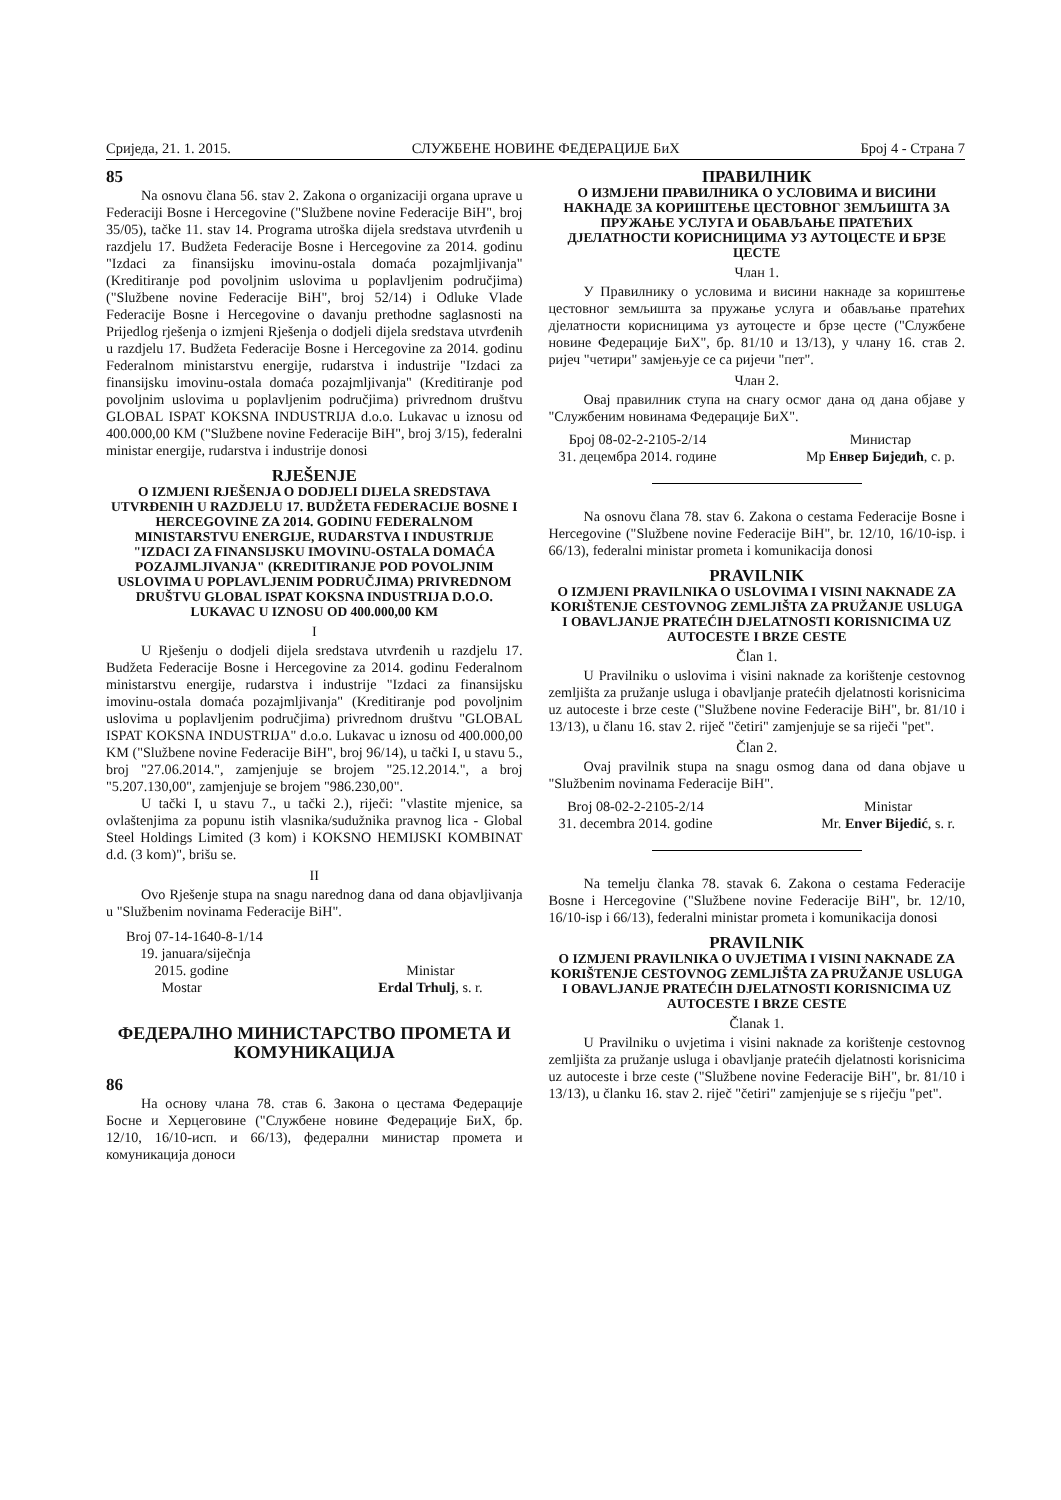Сриједа, 21. 1. 2015. СЛУЖБЕНЕ НОВИНЕ ФЕДЕРАЦИЈЕ БиХ Број 4 - Страна 7
85
Na osnovu člana 56. stav 2. Zakona o organizaciji organa uprave u Federaciji Bosne i Hercegovine ("Službene novine Federacije BiH", broj 35/05), tačke 11. stav 14. Programa utroška dijela sredstava utvrđenih u razdjelu 17. Budžeta Federacije Bosne i Hercegovine za 2014. godinu "Izdaci za finansijsku imovinu-ostala domaća pozajmljivanja" (Kreditiranje pod povoljnim uslovima u poplavljenim područjima) ("Službene novine Federacije BiH", broj 52/14) i Odluke Vlade Federacije Bosne i Hercegovine o davanju prethodne saglasnosti na Prijedlog rješenja o izmjeni Rješenja o dodjeli dijela sredstava utvrđenih u razdjelu 17. Budžeta Federacije Bosne i Hercegovine za 2014. godinu Federalnom ministarstvu energije, rudarstva i industrije "Izdaci za finansijsku imovinu-ostala domaća pozajmljivanja" (Kreditiranje pod povoljnim uslovima u poplavljenim područjima) privrednom društvu GLOBAL ISPAT KOKSNA INDUSTRIJA d.o.o. Lukavac u iznosu od 400.000,00 KM ("Službene novine Federacije BiH", broj 3/15), federalni ministar energije, rudarstva i industrije donosi
RJEŠENJE
O IZMJENI RJEŠENJA O DODJELI DIJELA SREDSTAVA UTVRĐENIH U RAZDJELU 17. BUDŽETA FEDERACIJE BOSNE I HERCEGOVINE ZA 2014. GODINU FEDERALNOM MINISTARSTVU ENERGIJE, RUDARSTVA I INDUSTRIJE "IZDACI ZA FINANSIJSKU IMOVINU-OSTALA DOMAĆA POZAJMLJIVANJA" (KREDITIRANJE POD POVOLJNIM USLOVIMA U POPLAVLJENIM PODRUČJIMA) PRIVREDNOM DRUŠTVU GLOBAL ISPAT KOKSNA INDUSTRIJA D.O.O. LUKAVAC U IZNOSU OD 400.000,00 KM
I
U Rješenju o dodjeli dijela sredstava utvrđenih u razdjelu 17. Budžeta Federacije Bosne i Hercegovine za 2014. godinu Federalnom ministarstvu energije, rudarstva i industrije "Izdaci za finansijsku imovinu-ostala domaća pozajmljivanja" (Kreditiranje pod povoljnim uslovima u poplavljenim područjima) privrednom društvu "GLOBAL ISPAT KOKSNA INDUSTRIJA" d.o.o. Lukavac u iznosu od 400.000,00 KM ("Službene novine Federacije BiH", broj 96/14), u tački I, u stavu 5., broj "27.06.2014.", zamjenjuje se brojem "25.12.2014.", a broj "5.207.130,00", zamjenjuje se brojem "986.230,00".
U tački I, u stavu 7., u tački 2.), riječi: "vlastite mjenice, sa ovlaštenjima za popunu istih vlasnika/sudužnika pravnog lica - Global Steel Holdings Limited (3 kom) i KOKSNO HEMIJSKI KOMBINAT d.d. (3 kom)", brišu se.
II
Ovo Rješenje stupa na snagu narednog dana od dana objavljivanja u "Službenim novinama Federacije BiH".
Broj 07-14-1640-8-1/14
19. januara/siječnja
2015. godine
Mostar
Ministar
Erdal Trhulj, s. r.
ФЕДЕРАЛНО МИНИСТАРСТВО ПРОМЕТА И КОМУНИКАЦИЈА
86
На основу члана 78. став 6. Закона о цестама Федерације Босне и Херцеговине ("Службене новине Федерације БиХ, бр. 12/10, 16/10-исп. и 66/13), федерални министар промета и комуникација доноси
ПРАВИЛНИК
О ИЗМЈЕНИ ПРАВИЛНИКА О УСЛОВИМА И ВИСИНИ НАКНАДЕ ЗА КОРИШТЕЊЕ ЦЕСТОВНОГ ЗЕМЉИШТА ЗА ПРУЖАЊЕ УСЛУГА И ОБАВЉАЊЕ ПРАТЕЋИХ ДЈЕЛАТНОСТИ КОРИСНИЦИМА УЗ АУТОЦЕСТЕ И БРЗЕ ЦЕСТЕ
Члан 1.
У Правилнику о условима и висини накнаде за кориштење цестовног земљишта за пружање услуга и обављање пратећих дјелатности корисницима уз аутоцесте и брзе цесте ("Службене новине Федерације БиХ", бр. 81/10 и 13/13), у члану 16. став 2. ријеч "четири" замјењује се са ријечи "пет".
Члан 2.
Овај правилник ступа на снагу осмог дана од дана објаве у "Службеним новинама Федерације БиХ".
Број 08-02-2-2105-2/14
31. децембра 2014. године
Министар
Мр Енвер Биједић, с. р.
Na osnovu člana 78. stav 6. Zakona o cestama Federacije Bosne i Hercegovine ("Službene novine Federacije BiH", br. 12/10, 16/10-isp. i 66/13), federalni ministar prometa i komunikacija donosi
PRAVILNIK
O IZMJENI PRAVILNIKA O USLOVIMA I VISINI NAKNADE ZA KORIŠTENJE CESTOVNOG ZEMLJIŠTA ZA PRUŽANJE USLUGA I OBAVLJANJE PRATEĆIH DJELATNOSTI KORISNICIMA UZ AUTOCESTE I BRZE CESTE
Član 1.
U Pravilniku o uslovima i visini naknade za korištenje cestovnog zemljišta za pružanje usluga i obavljanje pratećih djelatnosti korisnicima uz autoceste i brze ceste ("Službene novine Federacije BiH", br. 81/10 i 13/13), u članu 16. stav 2. riječ "četiri" zamjenjuje se sa riječi "pet".
Član 2.
Ovaj pravilnik stupa na snagu osmog dana od dana objave u "Službenim novinama Federacije BiH".
Broj 08-02-2-2105-2/14
31. decembra 2014. godine
Ministar
Mr. Enver Bijedić, s. r.
Na temelju članka 78. stavak 6. Zakona o cestama Federacije Bosne i Hercegovine ("Službene novine Federacije BiH", br. 12/10, 16/10-isp i 66/13), federalni ministar prometa i komunikacija donosi
PRAVILNIK
O IZMJENI PRAVILNIKA O UVJETIMA I VISINI NAKNADE ZA KORIŠTENJE CESTOVNOG ZEMLJIŠTA ZA PRUŽANJE USLUGA I OBAVLJANJE PRATEĆIH DJELATNOSTI KORISNICIMA UZ AUTOCESTE I BRZE CESTE
Članak 1.
U Pravilniku o uvjetima i visini naknade za korištenje cestovnog zemljišta za pružanje usluga i obavljanje pratećih djelatnosti korisnicima uz autoceste i brze ceste ("Službene novine Federacije BiH", br. 81/10 i 13/13), u članku 16. stav 2. riječ "četiri" zamjenjuje se s riječju "pet".